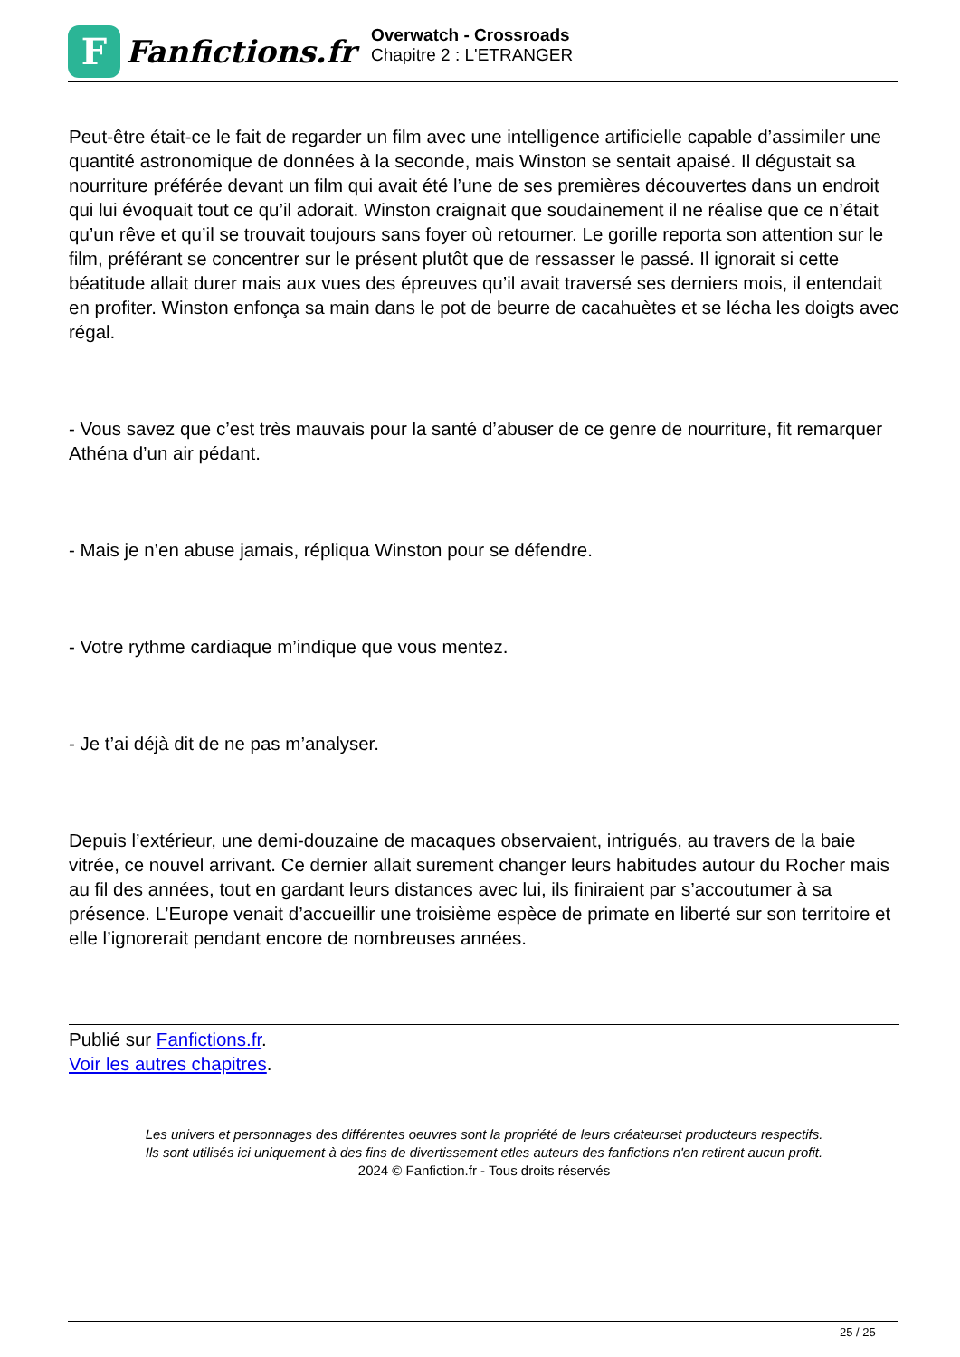F
Fanfictions.fr
Overwatch - Crossroads
Chapitre 2 : L'ETRANGER
Peut-être était-ce le fait de regarder un film avec une intelligence artificielle capable d’assimiler une quantité astronomique de données à la seconde, mais Winston se sentait apaisé. Il dégustait sa nourriture préférée devant un film qui avait été l’une de ses premières découvertes dans un endroit qui lui évoquait tout ce qu’il adorait. Winston craignait que soudainement il ne réalise que ce n’était qu’un rêve et qu’il se trouvait toujours sans foyer où retourner. Le gorille reporta son attention sur le film, préférant se concentrer sur le présent plutôt que de ressasser le passé. Il ignorait si cette béatitude allait durer mais aux vues des épreuves qu’il avait traversé ses derniers mois, il entendait en profiter. Winston enfonça sa main dans le pot de beurre de cacahuètes et se lécha les doigts avec régal.
- Vous savez que c’est très mauvais pour la santé d’abuser de ce genre de nourriture, fit remarquer Athéna d’un air pédant.
- Mais je n’en abuse jamais, répliqua Winston pour se défendre.
- Votre rythme cardiaque m’indique que vous mentez.
- Je t’ai déjà dit de ne pas m’analyser.
Depuis l’extérieur, une demi-douzaine de macaques observaient, intrigués, au travers de la baie vitrée, ce nouvel arrivant. Ce dernier allait surement changer leurs habitudes autour du Rocher mais au fil des années, tout en gardant leurs distances avec lui, ils finiraient par s’accoutumer à sa présence. L’Europe venait d’accueillir une troisième espèce de primate en liberté sur son territoire et elle l’ignorerait pendant encore de nombreuses années.
Publié sur Fanfictions.fr.
Voir les autres chapitres.
Les univers et personnages des différentes oeuvres sont la propriété de leurs créateurset producteurs respectifs.
Ils sont utilisés ici uniquement à des fins de divertissement etles auteurs des fanfictions n'en retirent aucun profit.
2024 © Fanfiction.fr - Tous droits réservés
25 / 25